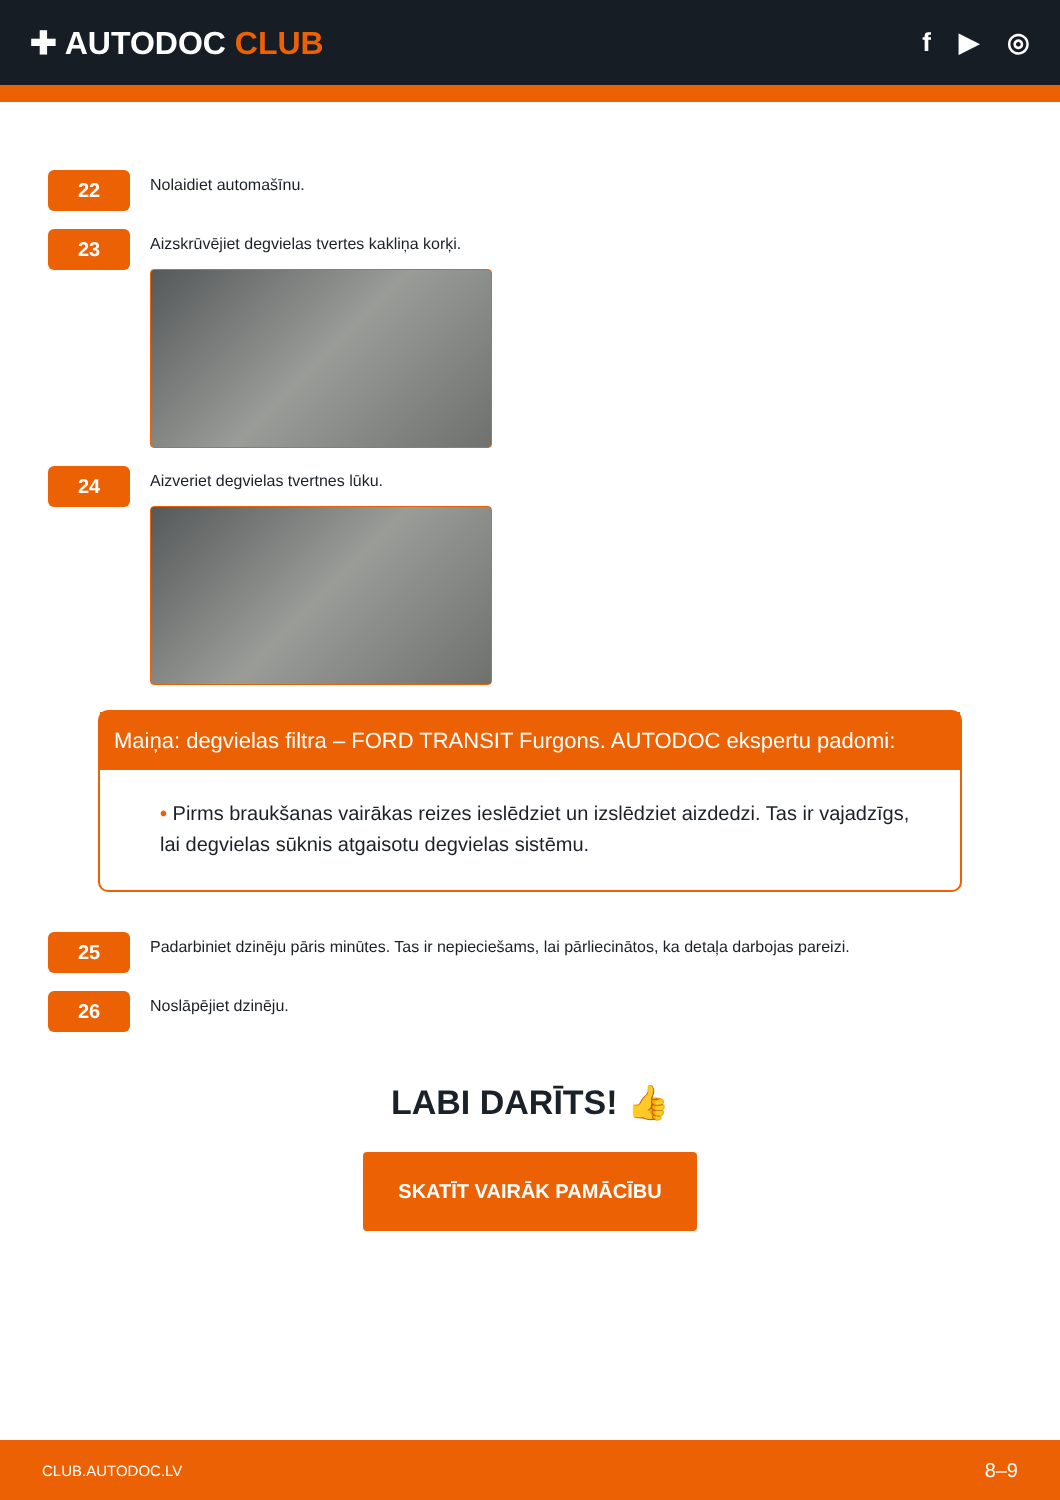✚ AUTODOC CLUB
f ▶ ◎
22
Nolaidiet automašīnu.
23
Aizskrūvējiet degvielas tvertes kakliņa korķi.
24
Aizveriet degvielas tvertnes lūku.
Maiņa: degvielas filtra – FORD TRANSIT Furgons. AUTODOC ekspertu padomi:
• Pirms braukšanas vairākas reizes ieslēdziet un izslēdziet aizdedzi. Tas ir vajadzīgs, lai degvielas sūknis atgaisotu degvielas sistēmu.
25
Padarbiniet dzinēju pāris minūtes. Tas ir nepieciešams, lai pārliecinātos, ka detaļa darbojas pareizi.
26
Noslāpējiet dzinēju.
LABI DARĪTS! 👍
SKATĪT VAIRĀK PAMĀCĪBU
CLUB.AUTODOC.LV 8–9